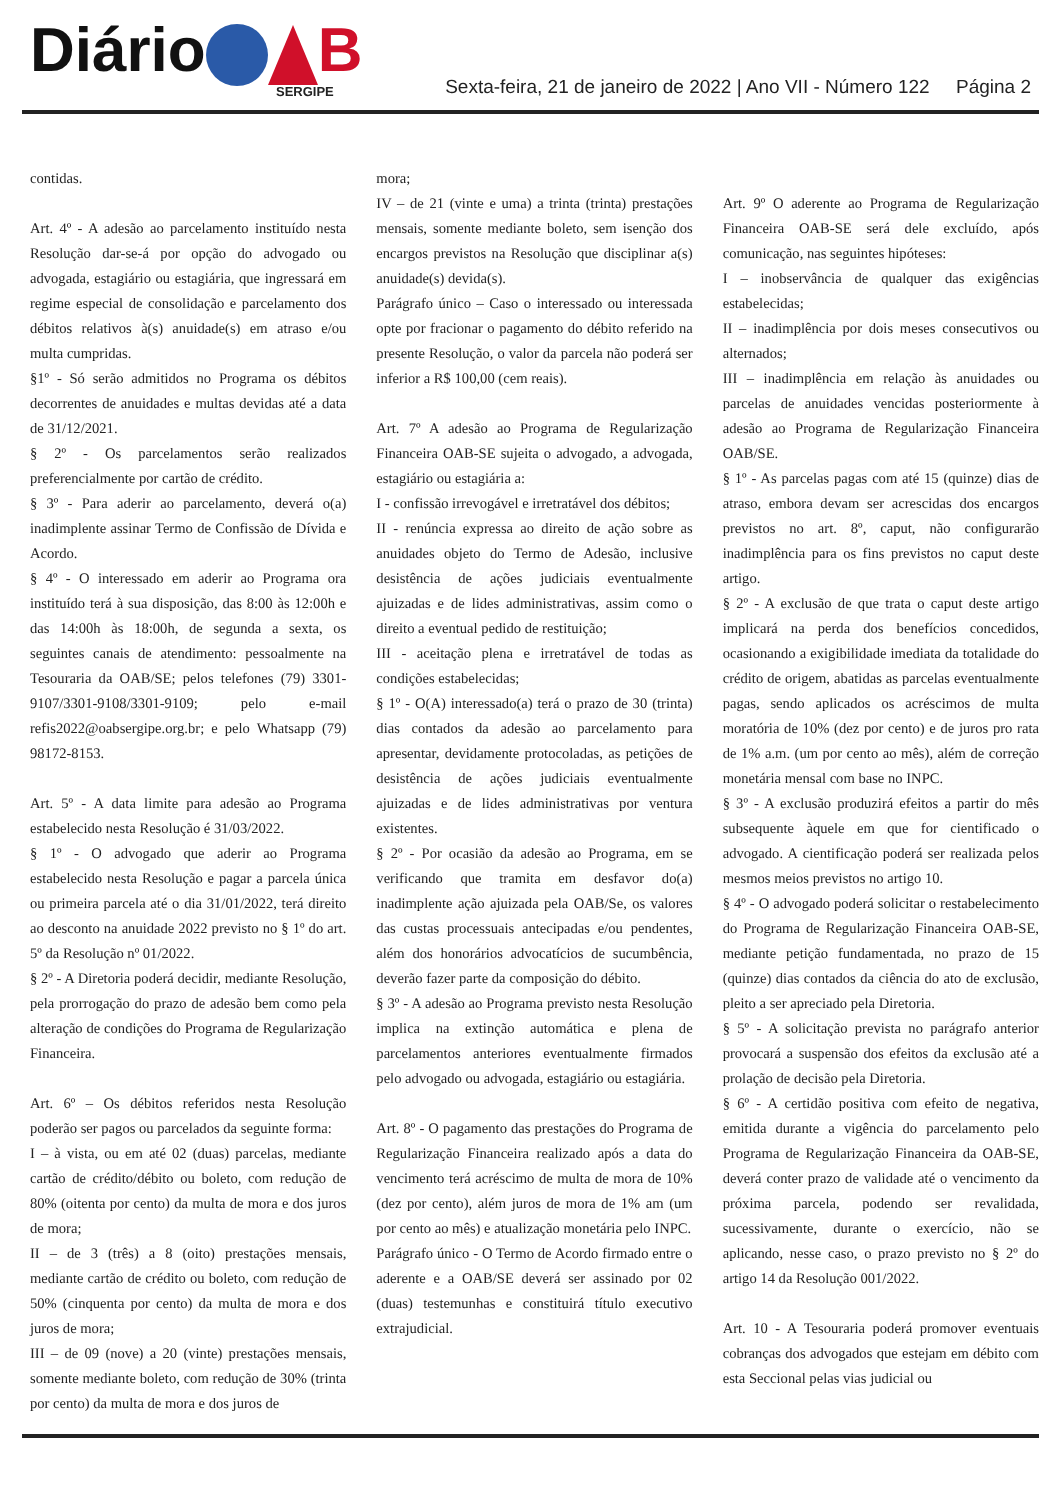Diário B
SERGIPE
Sexta-feira, 21 de janeiro de 2022 | Ano VII - Número 122 Página 2
contidas.
Art. 4º - A adesão ao parcelamento instituído nesta Resolução dar-se-á por opção do advogado ou advogada, estagiário ou estagiária, que ingressará em regime especial de consolidação e parcelamento dos débitos relativos à(s) anuidade(s) em atraso e/ou multa cumpridas.
§1º - Só serão admitidos no Programa os débitos decorrentes de anuidades e multas devidas até a data de 31/12/2021.
§ 2º - Os parcelamentos serão realizados preferencialmente por cartão de crédito.
§ 3º - Para aderir ao parcelamento, deverá o(a) inadimplente assinar Termo de Confissão de Dívida e Acordo.
§ 4º - O interessado em aderir ao Programa ora instituído terá à sua disposição, das 8:00 às 12:00h e das 14:00h às 18:00h, de segunda a sexta, os seguintes canais de atendimento: pessoalmente na Tesouraria da OAB/SE; pelos telefones (79) 3301-9107/3301-9108/3301-9109; pelo e-mail refis2022@oabsergipe.org.br; e pelo Whatsapp (79) 98172-8153.
Art. 5º - A data limite para adesão ao Programa estabelecido nesta Resolução é 31/03/2022.
§ 1º - O advogado que aderir ao Programa estabelecido nesta Resolução e pagar a parcela única ou primeira parcela até o dia 31/01/2022, terá direito ao desconto na anuidade 2022 previsto no § 1º do art. 5º da Resolução nº 01/2022.
§ 2º - A Diretoria poderá decidir, mediante Resolução, pela prorrogação do prazo de adesão bem como pela alteração de condições do Programa de Regularização Financeira.
Art. 6º – Os débitos referidos nesta Resolução poderão ser pagos ou parcelados da seguinte forma:
I – à vista, ou em até 02 (duas) parcelas, mediante cartão de crédito/débito ou boleto, com redução de 80% (oitenta por cento) da multa de mora e dos juros de mora;
II – de 3 (três) a 8 (oito) prestações mensais, mediante cartão de crédito ou boleto, com redução de 50% (cinquenta por cento) da multa de mora e dos juros de mora;
III – de 09 (nove) a 20 (vinte) prestações mensais, somente mediante boleto, com redução de 30% (trinta por cento) da multa de mora e dos juros de
mora;
IV – de 21 (vinte e uma) a trinta (trinta) prestações mensais, somente mediante boleto, sem isenção dos encargos previstos na Resolução que disciplinar a(s) anuidade(s) devida(s).
Parágrafo único – Caso o interessado ou interessada opte por fracionar o pagamento do débito referido na presente Resolução, o valor da parcela não poderá ser inferior a R$ 100,00 (cem reais).
Art. 7º A adesão ao Programa de Regularização Financeira OAB-SE sujeita o advogado, a advogada, estagiário ou estagiária a:
I - confissão irrevogável e irretratável dos débitos;
II - renúncia expressa ao direito de ação sobre as anuidades objeto do Termo de Adesão, inclusive desistência de ações judiciais eventualmente ajuizadas e de lides administrativas, assim como o direito a eventual pedido de restituição;
III - aceitação plena e irretratável de todas as condições estabelecidas;
§ 1º - O(A) interessado(a) terá o prazo de 30 (trinta) dias contados da adesão ao parcelamento para apresentar, devidamente protocoladas, as petições de desistência de ações judiciais eventualmente ajuizadas e de lides administrativas por ventura existentes.
§ 2º - Por ocasião da adesão ao Programa, em se verificando que tramita em desfavor do(a) inadimplente ação ajuizada pela OAB/Se, os valores das custas processuais antecipadas e/ou pendentes, além dos honorários advocatícios de sucumbência, deverão fazer parte da composição do débito.
§ 3º - A adesão ao Programa previsto nesta Resolução implica na extinção automática e plena de parcelamentos anteriores eventualmente firmados pelo advogado ou advogada, estagiário ou estagiária.
Art. 8º - O pagamento das prestações do Programa de Regularização Financeira realizado após a data do vencimento terá acréscimo de multa de mora de 10% (dez por cento), além juros de mora de 1% am (um por cento ao mês) e atualização monetária pelo INPC.
Parágrafo único - O Termo de Acordo firmado entre o aderente e a OAB/SE deverá ser assinado por 02 (duas) testemunhas e constituirá título executivo extrajudicial.
Art. 9º O aderente ao Programa de Regularização Financeira OAB-SE será dele excluído, após comunicação, nas seguintes hipóteses:
I – inobservância de qualquer das exigências estabelecidas;
II – inadimplência por dois meses consecutivos ou alternados;
III – inadimplência em relação às anuidades ou parcelas de anuidades vencidas posteriormente à adesão ao Programa de Regularização Financeira OAB/SE.
§ 1º - As parcelas pagas com até 15 (quinze) dias de atraso, embora devam ser acrescidas dos encargos previstos no art. 8º, caput, não configurarão inadimplência para os fins previstos no caput deste artigo.
§ 2º - A exclusão de que trata o caput deste artigo implicará na perda dos benefícios concedidos, ocasionando a exigibilidade imediata da totalidade do crédito de origem, abatidas as parcelas eventualmente pagas, sendo aplicados os acréscimos de multa moratória de 10% (dez por cento) e de juros pro rata de 1% a.m. (um por cento ao mês), além de correção monetária mensal com base no INPC.
§ 3º - A exclusão produzirá efeitos a partir do mês subsequente àquele em que for cientificado o advogado. A cientificação poderá ser realizada pelos mesmos meios previstos no artigo 10.
§ 4º - O advogado poderá solicitar o restabelecimento do Programa de Regularização Financeira OAB-SE, mediante petição fundamentada, no prazo de 15 (quinze) dias contados da ciência do ato de exclusão, pleito a ser apreciado pela Diretoria.
§ 5º - A solicitação prevista no parágrafo anterior provocará a suspensão dos efeitos da exclusão até a prolação de decisão pela Diretoria.
§ 6º - A certidão positiva com efeito de negativa, emitida durante a vigência do parcelamento pelo Programa de Regularização Financeira da OAB-SE, deverá conter prazo de validade até o vencimento da próxima parcela, podendo ser revalidada, sucessivamente, durante o exercício, não se aplicando, nesse caso, o prazo previsto no § 2º do artigo 14 da Resolução 001/2022.
Art. 10 - A Tesouraria poderá promover eventuais cobranças dos advogados que estejam em débito com esta Seccional pelas vias judicial ou